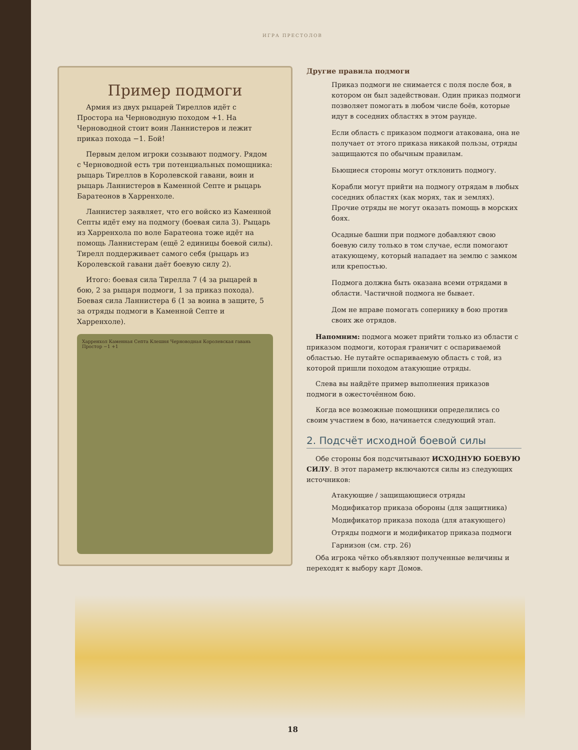ИГРА ПРЕСТОЛОВ
Пример подмоги
Армия из двух рыцарей Тиреллов идёт с Простора на Черноводную походом +1. На Черноводной стоит воин Ланнистеров и лежит приказ похода −1. Бой!
Первым делом игроки созывают подмогу. Рядом с Черноводной есть три потенциальных помощника: рыцарь Тиреллов в Королевской гавани, воин и рыцарь Ланнистеров в Каменной Септе и рыцарь Баратеонов в Харренхоле.
Ланнистер заявляет, что его войско из Каменной Септы идёт ему на подмогу (боевая сила 3). Рыцарь из Харренхола по воле Баратеона тоже идёт на помощь Ланнистерам (ещё 2 единицы боевой силы). Тирелл поддерживает самого себя (рыцарь из Королевской гавани даёт боевую силу 2).
Итого: боевая сила Тирелла 7 (4 за рыцарей в бою, 2 за рыцаря подмоги, 1 за приказ похода). Боевая сила Ланнистера 6 (1 за воина в защите, 5 за отряды подмоги в Каменной Септе и Харренхоле).
Харренхол Каменная Септа Клешня Черноводная Королевская гавань Простор −1 +1
Другие правила подмоги
Приказ подмоги не снимается с поля после боя, в котором он был задействован. Один приказ подмоги позволяет помогать в любом числе боёв, которые идут в соседних областях в этом раунде.
Если область с приказом подмоги атакована, она не получает от этого приказа никакой пользы, отряды защищаются по обычным правилам.
Бьющиеся стороны могут отклонить подмогу.
Корабли могут прийти на подмогу отрядам в любых соседних областях (как морях, так и землях). Прочие отряды не могут оказать помощь в морских боях.
Осадные башни при подмоге добавляют свою боевую силу только в том случае, если помогают атакующему, который нападает на землю с замком или крепостью.
Подмога должна быть оказана всеми отрядами в области. Частичной подмога не бывает.
Дом не вправе помогать сопернику в бою против своих же отрядов.
Напомним: подмога может прийти только из области с приказом подмоги, которая граничит с оспариваемой областью. Не путайте оспариваемую область с той, из которой пришли походом атакующие отряды.
Слева вы найдёте пример выполнения приказов подмоги в ожесточённом бою.
Когда все возможные помощники определились со своим участием в бою, начинается следующий этап.
2. Подсчёт исходной боевой силы
Обе стороны боя подсчитывают ИСХОДНУЮ БОЕВУЮ СИЛУ. В этот параметр включаются силы из следующих источников:
Атакующие / защищающиеся отряды
Модификатор приказа обороны (для защитника)
Модификатор приказа похода (для атакующего)
Отряды подмоги и модификатор приказа подмоги
Гарнизон (см. стр. 26)
Оба игрока чётко объявляют полученные величины и переходят к выбору карт Домов.
18